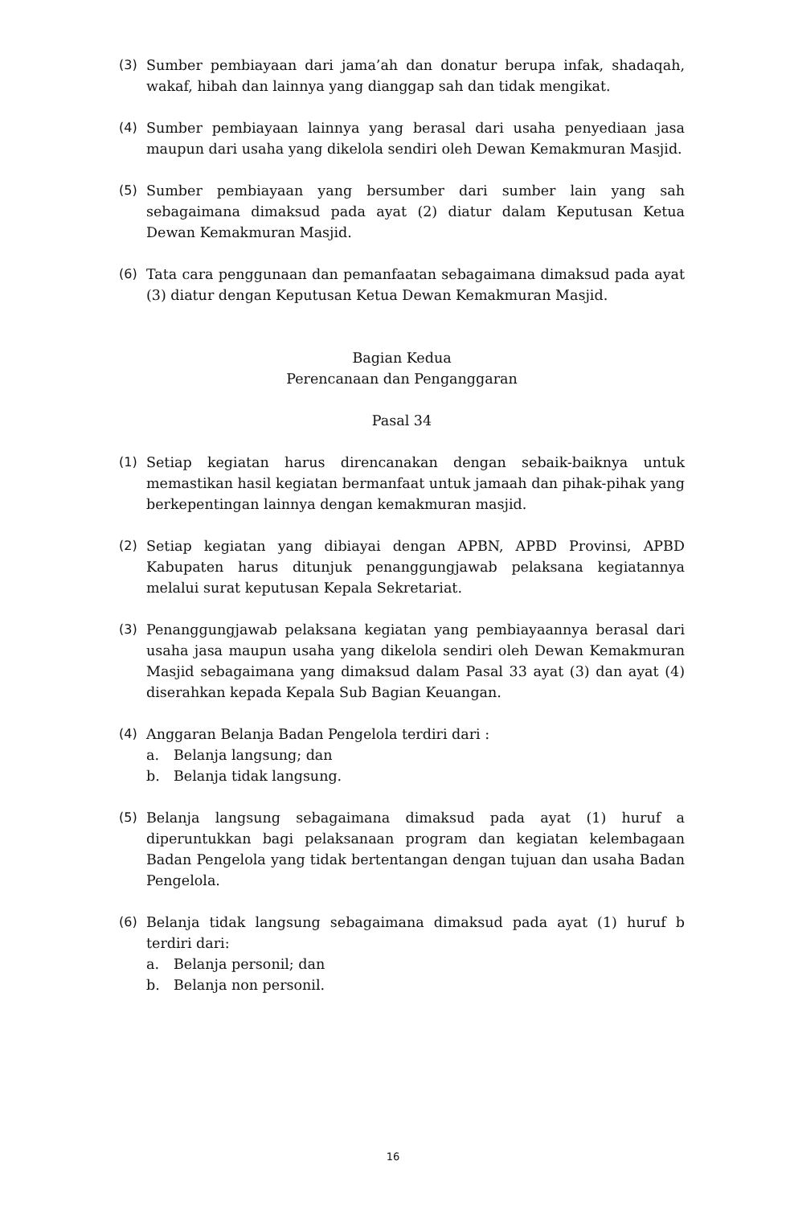(3) Sumber pembiayaan dari jama’ah dan donatur berupa infak, shadaqah, wakaf, hibah dan lainnya yang dianggap sah dan tidak mengikat.
(4) Sumber pembiayaan lainnya yang berasal dari usaha penyediaan jasa maupun dari usaha yang dikelola sendiri oleh Dewan Kemakmuran Masjid.
(5) Sumber pembiayaan yang bersumber dari sumber lain yang sah sebagaimana dimaksud pada ayat (2) diatur dalam Keputusan Ketua Dewan Kemakmuran Masjid.
(6) Tata cara penggunaan dan pemanfaatan sebagaimana dimaksud pada ayat (3) diatur dengan Keputusan Ketua Dewan Kemakmuran Masjid.
Bagian Kedua
Perencanaan dan Penganggaran
Pasal 34
(1) Setiap kegiatan harus direncanakan dengan sebaik-baiknya untuk memastikan hasil kegiatan bermanfaat untuk jamaah dan pihak-pihak yang berkepentingan lainnya dengan kemakmuran masjid.
(2) Setiap kegiatan yang dibiayai dengan APBN, APBD Provinsi, APBD Kabupaten harus ditunjuk penanggungjawab pelaksana kegiatannya melalui surat keputusan Kepala Sekretariat.
(3) Penanggungjawab pelaksana kegiatan yang pembiayaannya berasal dari usaha jasa maupun usaha yang dikelola sendiri oleh Dewan Kemakmuran Masjid sebagaimana yang dimaksud dalam Pasal 33 ayat (3) dan ayat (4) diserahkan kepada Kepala Sub Bagian Keuangan.
(4) Anggaran Belanja Badan Pengelola terdiri dari :
a. Belanja langsung; dan
b. Belanja tidak langsung.
(5) Belanja langsung sebagaimana dimaksud pada ayat (1) huruf a diperuntukkan bagi pelaksanaan program dan kegiatan kelembagaan Badan Pengelola yang tidak bertentangan dengan tujuan dan usaha Badan Pengelola.
(6) Belanja tidak langsung sebagaimana dimaksud pada ayat (1) huruf b terdiri dari:
a. Belanja personil; dan
b. Belanja non personil.
16